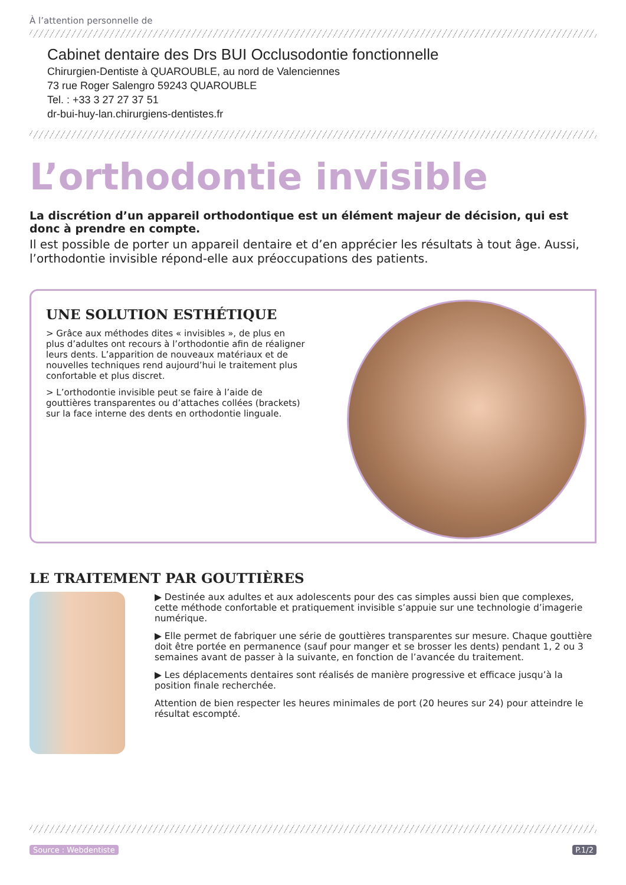À l’attention personnelle de
Cabinet dentaire des Drs BUI Occlusodontie fonctionnelle
Chirurgien-Dentiste à QUAROUBLE, au nord de Valenciennes
73 rue Roger Salengro 59243 QUAROUBLE
Tel. : +33 3 27 27 37 51
dr-bui-huy-lan.chirurgiens-dentistes.fr
L’orthodontie invisible
La discrétion d’un appareil orthodontique est un élément majeur de décision, qui est donc à prendre en compte.
Il est possible de porter un appareil dentaire et d’en apprécier les résultats à tout âge. Aussi, l’orthodontie invisible répond-elle aux préoccupations des patients.
UNE SOLUTION ESTHÉTIQUE
> Grâce aux méthodes dites « invisibles », de plus en plus d’adultes ont recours à l’orthodontie afin de réaligner leurs dents. L’apparition de nouveaux matériaux et de nouvelles techniques rend aujourd’hui le traitement plus confortable et plus discret.
> L’orthodontie invisible peut se faire à l’aide de gouttières transparentes ou d’attaches collées (brackets) sur la face interne des dents en orthodontie linguale.
LE TRAITEMENT PAR GOUTTIÈRES
▶ Destinée aux adultes et aux adolescents pour des cas simples aussi bien que complexes, cette méthode confortable et pratiquement invisible s’appuie sur une technologie d’imagerie numérique.
▶ Elle permet de fabriquer une série de gouttières transparentes sur mesure. Chaque gouttière doit être portée en permanence (sauf pour manger et se brosser les dents) pendant 1, 2 ou 3 semaines avant de passer à la suivante, en fonction de l’avancée du traitement.
▶ Les déplacements dentaires sont réalisés de manière progressive et efficace jusqu’à la position finale recherchée.
Attention de bien respecter les heures minimales de port (20 heures sur 24) pour atteindre le résultat escompté.
Source : Webdentiste P.1/2